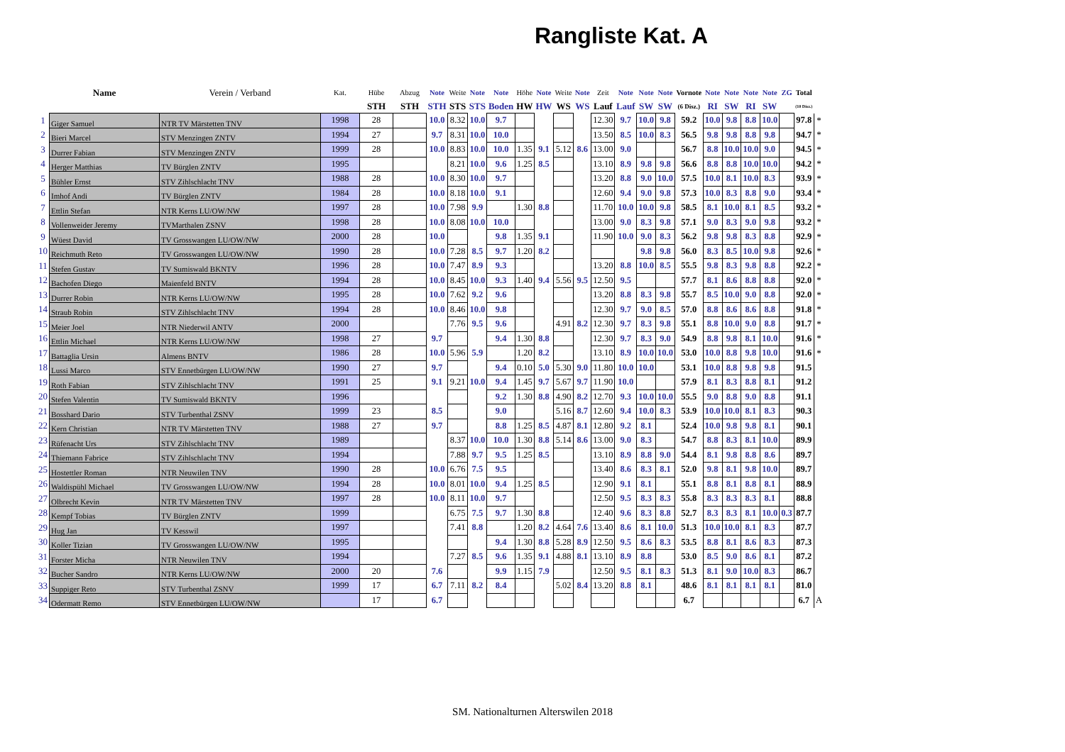Rangliste Kat. A
| | Name | Verein / Verband | Kat. | Hübe | Abzug | Note | Weite | Note | Note | Höhe | Note | Weite | Note | Zeit | Note | Note | Note | Vornote | Note | Note | Note | Note | ZG | Total | |
| --- | --- | --- | --- | --- | --- | --- | --- | --- | --- | --- | --- | --- | --- | --- | --- | --- | --- | --- | --- | --- | --- | --- | --- | --- | --- |
| | | | | STH | STH | STH | STS | STS | Boden | HW | HW | WS | WS | Lauf | Lauf | SW | SW | (6 Disz.) | RI | SW | RI | SW | | (10 Disz.) | |
| 1 | Giger Samuel | NTR TV Märstetten TNV | 1998 | 28 | | 10.0 | 8.32 | 10.0 | 9.7 | | | | | 12.30 | 9.7 | 10.0 | 9.8 | 59.2 | 10.0 | 9.8 | 8.8 | 10.0 | | 97.8 | * |
| 2 | Bieri Marcel | STV Menzingen ZNTV | 1994 | 27 | | 9.7 | 8.31 | 10.0 | 10.0 | | | | | 13.50 | 8.5 | 10.0 | 8.3 | 56.5 | 9.8 | 9.8 | 8.8 | 9.8 | | 94.7 | * |
| 3 | Durrer Fabian | STV Menzingen ZNTV | 1999 | 28 | | 10.0 | 8.83 | 10.0 | 10.0 | 1.35 | 9.1 | 5.12 | 8.6 | 13.00 | 9.0 | | | 56.7 | 8.8 | 10.0 | 10.0 | 9.0 | | 94.5 | * |
| 4 | Herger Matthias | TV Bürglen ZNTV | 1995 | | | | 8.21 | 10.0 | 9.6 | 1.25 | 8.5 | | | 13.10 | 8.9 | 9.8 | 9.8 | 56.6 | 8.8 | 8.8 | 10.0 | 10.0 | | 94.2 | * |
| 5 | Bühler Ernst | STV Zihlschlacht TNV | 1988 | 28 | | 10.0 | 8.30 | 10.0 | 9.7 | | | | | 13.20 | 8.8 | 9.0 | 10.0 | 57.5 | 10.0 | 8.1 | 10.0 | 8.3 | | 93.9 | * |
| 6 | Imhof Andi | TV Bürglen ZNTV | 1984 | 28 | | 10.0 | 8.18 | 10.0 | 9.1 | | | | | 12.60 | 9.4 | 9.0 | 9.8 | 57.3 | 10.0 | 8.3 | 8.8 | 9.0 | | 93.4 | * |
| 7 | Ettlin Stefan | NTR Kerns LU/OW/NW | 1997 | 28 | | 10.0 | 7.98 | 9.9 | | 1.30 | 8.8 | | | 11.70 | 10.0 | 10.0 | 9.8 | 58.5 | 8.1 | 10.0 | 8.1 | 8.5 | | 93.2 | * |
| 8 | Vollenweider Jeremy | TVMarthalen ZSNV | 1998 | 28 | | 10.0 | 8.08 | 10.0 | 10.0 | | | | | 13.00 | 9.0 | 8.3 | 9.8 | 57.1 | 9.0 | 8.3 | 9.0 | 9.8 | | 93.2 | * |
| 9 | Wüest David | TV Grosswangen LU/OW/NW | 2000 | 28 | | 10.0 | | | 9.8 | 1.35 | 9.1 | | | 11.90 | 10.0 | 9.0 | 8.3 | 56.2 | 9.8 | 9.8 | 8.3 | 8.8 | | 92.9 | * |
| 10 | Reichmuth Reto | TV Grosswangen LU/OW/NW | 1990 | 28 | | 10.0 | 7.28 | 8.5 | 9.7 | 1.20 | 8.2 | | | | | 9.8 | 9.8 | 56.0 | 8.3 | 8.5 | 10.0 | 9.8 | | 92.6 | * |
| 11 | Stefen Gustav | TV Sumiswald BKNTV | 1996 | 28 | | 10.0 | 7.47 | 8.9 | 9.3 | | | | | 13.20 | 8.8 | 10.0 | 8.5 | 55.5 | 9.8 | 8.3 | 9.8 | 8.8 | | 92.2 | * |
| 12 | Bachofen Diego | Maienfeld BNTV | 1994 | 28 | | 10.0 | 8.45 | 10.0 | 9.3 | 1.40 | 9.4 | 5.56 | 9.5 | 12.50 | 9.5 | | | 57.7 | 8.1 | 8.6 | 8.8 | 8.8 | | 92.0 | * |
| 13 | Durrer Robin | NTR Kerns LU/OW/NW | 1995 | 28 | | 10.0 | 7.62 | 9.2 | 9.6 | | | | | 13.20 | 8.8 | 8.3 | 9.8 | 55.7 | 8.5 | 10.0 | 9.0 | 8.8 | | 92.0 | * |
| 14 | Straub Robin | STV Zihlschlacht TNV | 1994 | 28 | | 10.0 | 8.46 | 10.0 | 9.8 | | | | | 12.30 | 9.7 | 9.0 | 8.5 | 57.0 | 8.8 | 8.6 | 8.6 | 8.8 | | 91.8 | * |
| 15 | Meier Joel | NTR Niederwil ANTV | 2000 | | | | 7.76 | 9.5 | 9.6 | | | 4.91 | 8.2 | 12.30 | 9.7 | 8.3 | 9.8 | 55.1 | 8.8 | 10.0 | 9.0 | 8.8 | | 91.7 | * |
| 16 | Ettlin Michael | NTR Kerns LU/OW/NW | 1998 | 27 | | 9.7 | | | 9.4 | 1.30 | 8.8 | | | 12.30 | 9.7 | 8.3 | 9.0 | 54.9 | 8.8 | 9.8 | 8.1 | 10.0 | | 91.6 | * |
| 17 | Battaglia Ursin | Almens BNTV | 1986 | 28 | | 10.0 | 5.96 | 5.9 | | 1.20 | 8.2 | | | 13.10 | 8.9 | 10.0 | 10.0 | 53.0 | 10.0 | 8.8 | 9.8 | 10.0 | | 91.6 | * |
| 18 | Lussi Marco | STV Ennetbürgen LU/OW/NW | 1990 | 27 | | 9.7 | | | 9.4 | 0.10 | 5.0 | 5.30 | 9.0 | 11.80 | 10.0 | 10.0 | | 53.1 | 10.0 | 8.8 | 9.8 | 9.8 | | 91.5 | |
| 19 | Roth Fabian | STV Zihlschlacht TNV | 1991 | 25 | | 9.1 | 9.21 | 10.0 | 9.4 | 1.45 | 9.7 | 5.67 | 9.7 | 11.90 | 10.0 | | | 57.9 | 8.1 | 8.3 | 8.8 | 8.1 | | 91.2 | |
| 20 | Stefen Valentin | TV Sumiswald BKNTV | 1996 | | | | | | 9.2 | 1.30 | 8.8 | 4.90 | 8.2 | 12.70 | 9.3 | 10.0 | 10.0 | 55.5 | 9.0 | 8.8 | 9.0 | 8.8 | | 91.1 | |
| 21 | Bosshard Dario | STV Turbenthal ZSNV | 1999 | 23 | | 8.5 | | | 9.0 | | | 5.16 | 8.7 | 12.60 | 9.4 | 10.0 | 8.3 | 53.9 | 10.0 | 10.0 | 8.1 | 8.3 | | 90.3 | |
| 22 | Kern Christian | NTR TV Märstetten TNV | 1988 | 27 | | 9.7 | | | 8.8 | 1.25 | 8.5 | 4.87 | 8.1 | 12.80 | 9.2 | 8.1 | | 52.4 | 10.0 | 9.8 | 9.8 | 8.1 | | 90.1 | |
| 23 | Rüfenacht Urs | STV Zihlschlacht TNV | 1989 | | | | 8.37 | 10.0 | 10.0 | 1.30 | 8.8 | 5.14 | 8.6 | 13.00 | 9.0 | 8.3 | | 54.7 | 8.8 | 8.3 | 8.1 | 10.0 | | 89.9 | |
| 24 | Thiemann Fabrice | STV Zihlschlacht TNV | 1994 | | | | 7.88 | 9.7 | 9.5 | 1.25 | 8.5 | | | 13.10 | 8.9 | 8.8 | 9.0 | 54.4 | 8.1 | 9.8 | 8.8 | 8.6 | | 89.7 | |
| 25 | Hostettler Roman | NTR Neuwilen TNV | 1990 | 28 | | 10.0 | 6.76 | 7.5 | 9.5 | | | | | 13.40 | 8.6 | 8.3 | 8.1 | 52.0 | 9.8 | 8.1 | 9.8 | 10.0 | | 89.7 | |
| 26 | Waldispühl Michael | TV Grosswangen LU/OW/NW | 1994 | 28 | | 10.0 | 8.01 | 10.0 | 9.4 | 1.25 | 8.5 | | | 12.90 | 9.1 | 8.1 | | 55.1 | 8.8 | 8.1 | 8.8 | 8.1 | | 88.9 | |
| 27 | Olbrecht Kevin | NTR TV Märstetten TNV | 1997 | 28 | | 10.0 | 8.11 | 10.0 | 9.7 | | | | | 12.50 | 9.5 | 8.3 | 8.3 | 55.8 | 8.3 | 8.3 | 8.3 | 8.1 | | 88.8 | |
| 28 | Kempf Tobias | TV Bürglen ZNTV | 1999 | | | | 6.75 | 7.5 | 9.7 | 1.30 | 8.8 | | | 12.40 | 9.6 | 8.3 | 8.8 | 52.7 | 8.3 | 8.3 | 8.1 | 10.0 | 0.3 | 87.7 | |
| 29 | Hug Jan | TV Kesswil | 1997 | | | | 7.41 | 8.8 | | 1.20 | 8.2 | 4.64 | 7.6 | 13.40 | 8.6 | 8.1 | 10.0 | 51.3 | 10.0 | 10.0 | 8.1 | 8.3 | | 87.7 | |
| 30 | Koller Tizian | TV Grosswangen LU/OW/NW | 1995 | | | | | | 9.4 | 1.30 | 8.8 | 5.28 | 8.9 | 12.50 | 9.5 | 8.6 | 8.3 | 53.5 | 8.8 | 8.1 | 8.6 | 8.3 | | 87.3 | |
| 31 | Forster Micha | NTR Neuwilen TNV | 1994 | | | | 7.27 | 8.5 | 9.6 | 1.35 | 9.1 | 4.88 | 8.1 | 13.10 | 8.9 | 8.8 | | 53.0 | 8.5 | 9.0 | 8.6 | 8.1 | | 87.2 | |
| 32 | Bucher Sandro | NTR Kerns LU/OW/NW | 2000 | 20 | | 7.6 | | | 9.9 | 1.15 | 7.9 | | | 12.50 | 9.5 | 8.1 | 8.3 | 51.3 | 8.1 | 9.0 | 10.0 | 8.3 | | 86.7 | |
| 33 | Suppiger Reto | STV Turbenthal ZSNV | 1999 | 17 | | 6.7 | 7.11 | 8.2 | 8.4 | | | 5.02 | 8.4 | 13.20 | 8.8 | 8.1 | | 48.6 | 8.1 | 8.1 | 8.1 | 8.1 | | 81.0 | |
| 34 | Odermatt Remo | STV Ennetbürgen LU/OW/NW | | 17 | | 6.7 | | | | | | | | | | | | 6.7 | | | | | | 6.7 | A |
SM. Nationalturnen Alterswilen 2018